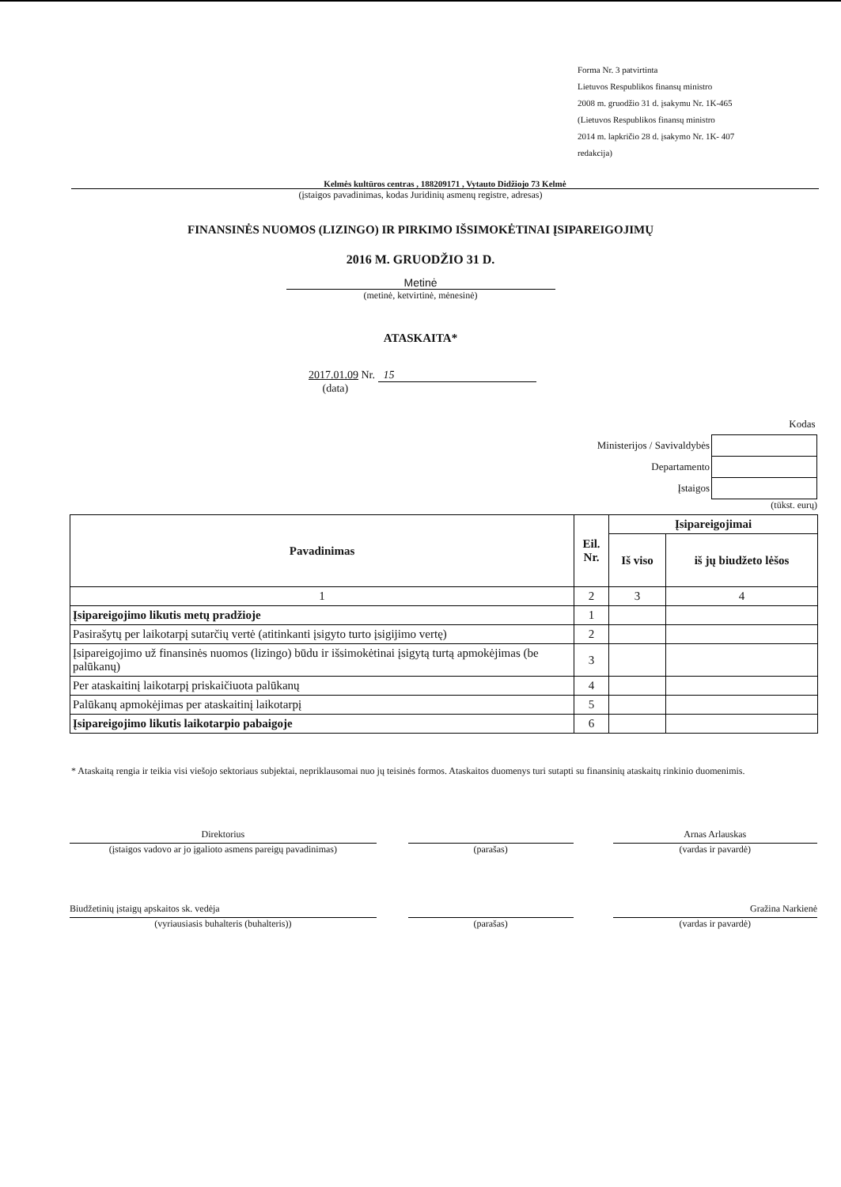Forma Nr. 3 patvirtinta
Lietuvos Respublikos finansų ministro
2008 m. gruodžio 31 d. įsakymu Nr. 1K-465
(Lietuvos Respublikos finansų ministro
2014 m. lapkričio 28 d. įsakymo Nr. 1K- 407
redakcija)
Kelmės kultūros centras , 188209171 , Vytauto Didžiojo 73 Kelmė
(įstaigos pavadinimas, kodas Juridinių asmenų registre, adresas)
FINANSINĖS NUOMOS (LIZINGO) IR PIRKIMO IŠSIMOKĖTINAI ĮSIPAREIGOJIMŲ
2016 M. GRUODŽIO 31 D.
Metinė
(metinė, ketvirtinė, mėnesinė)
ATASKAITA*
2017.01.09 Nr. 15
(data)
| | Kodas |
| Ministerijos / Savivaldybės | |
| Departamento | |
| Įstaigos | |
(tūkst. eurų)
| Pavadinimas | Eil. Nr. | Įsipareigojimai | |
| --- | --- | --- | --- |
| | | Iš viso | iš jų biudžeto lėšos |
| 1 | 2 | 3 | 4 |
| Įsipareigojimo likutis metų pradžioje | 1 | | |
| Pasirašytų per laikotarpį sutarčių vertė (atitinkanti įsigyto turto įsigijimo vertę) | 2 | | |
| Įsipareigojimo už finansinės nuomos (lizingo) būdu ir išsimokėtinai įsigytą turtą apmokėjimas (be palūkanų) | 3 | | |
| Per ataskaitinį laikotarpį priskaičiuota palūkanų | 4 | | |
| Palūkanų apmokėjimas per ataskaitinį laikotarpį | 5 | | |
| Įsipareigojimo likutis laikotarpio pabaigoje | 6 | | |
* Ataskaitą rengia ir teikia visi viešojo sektoriaus subjektai, nepriklausomai nuo jų teisinės formos. Ataskaitos duomenys turi sutapti su finansinių ataskaitų rinkinio duomenimis.
Direktorius
(įstaigos vadovo ar jo įgalioto asmens pareigų pavadinimas)
(parašas) Arnas Arlauskas
(vardas ir pavardė)
Biudžetinių įstaigų apskaitos sk. vedėja
(vyriausiasis buhalteris (buhalteris))
(parašas) Gražina Narkienė
(vardas ir pavardė)